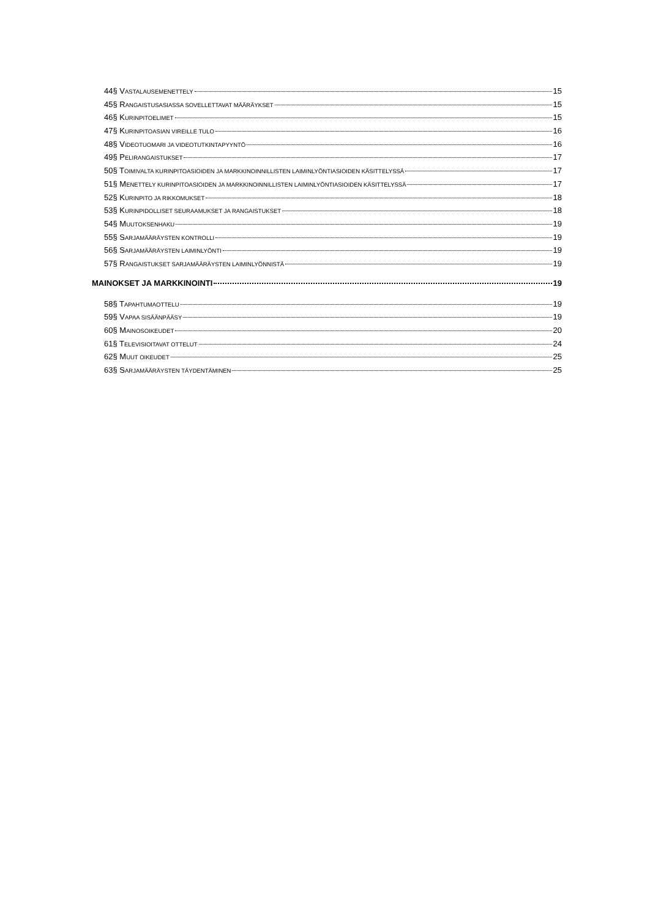44§ VASTALAUSEMENETTELY 15
45§ RANGAISTUSASIASSA SOVELLETTAVAT MÄÄRÄYKSET 15
46§ KURINPITOELIMET 15
47§ KURINPITOASIAN VIREILLE TULO 16
48§ VIDEOTUOMARI JA VIDEOTUTKINTAPYYNTÖ 16
49§ PELIRANGAISTUKSET 17
50§ TOIMIVALTA KURINPITOASIOIDEN JA MARKKINOINNILLISTEN LAIMINLYÖNTIASIOIDEN KÄSITTELYSSÄ 17
51§ MENETTELY KURINPITOASIOIDEN JA MARKKINOINNILLISTEN LAIMINLYÖNTIASIOIDEN KÄSITTELYSSÄ 17
52§ KURINPITO JA RIKKOMUKSET 18
53§ KURINPIDOLLISET SEURAAMUKSET JA RANGAISTUKSET 18
54§ MUUTOKSENHAKU 19
55§ SARJAMÄÄRÄYSTEN KONTROLLI 19
56§ SARJAMÄÄRÄYSTEN LAIMINLYÖNTI 19
57§ RANGAISTUKSET SARJAMÄÄRÄYSTEN LAIMINLYÖNNISTÄ 19
MAINOKSET JA MARKKINOINTI 19
58§ TAPAHTUMAOTTELU 19
59§ VAPAA SISÄÄNPÄÄSY 19
60§ MAINOSOIKEUDET 20
61§ TELEVISIOITAVAT OTTELUT 24
62§ MUUT OIKEUDET 25
63§ SARJAMÄÄRÄYSTEN TÄYDENTÄMINEN 25